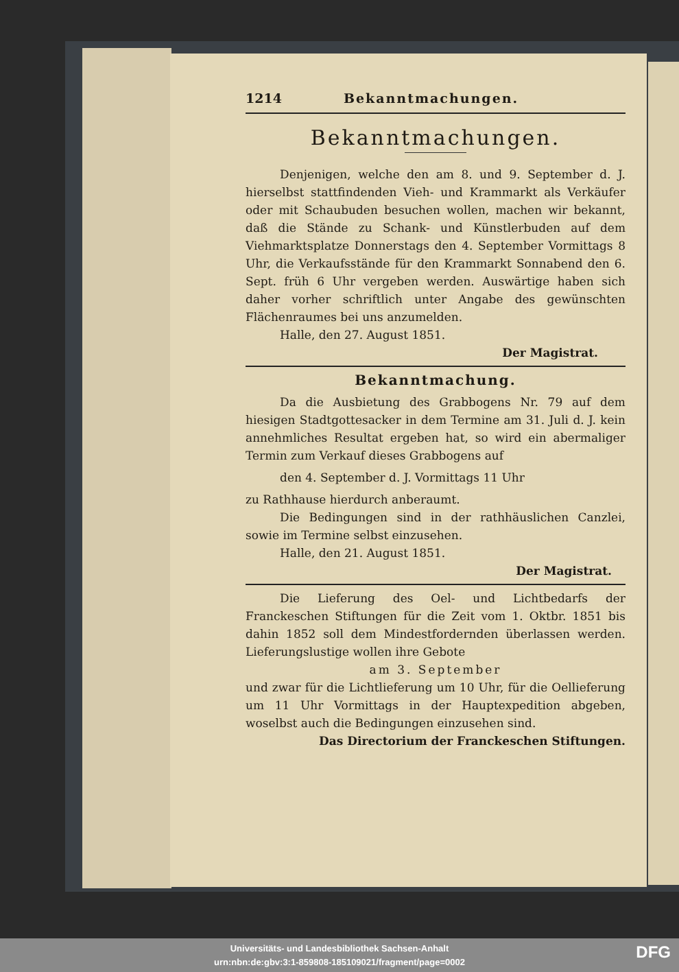1214 Bekanntmachungen.
Bekanntmachungen.
Denjenigen, welche den am 8. und 9. September d. J. hierselbst stattfindenden Vieh- und Krammarkt als Verkäufer oder mit Schaubuden besuchen wollen, machen wir bekannt, daß die Stände zu Schank- und Künstlerbuden auf dem Viehmarktsplatze Donnerstags den 4. September Vormittags 8 Uhr, die Verkaufsstände für den Krammarkt Sonnabend den 6. Sept. früh 6 Uhr vergeben werden. Auswärtige haben sich daher vorher schriftlich unter Angabe des gewünschten Flächenraumes bei uns anzumelden.
Halle, den 27. August 1851.
Der Magistrat.
Bekanntmachung.
Da die Ausbietung des Grabbogens Nr. 79 auf dem hiesigen Stadtgottesacker in dem Termine am 31. Juli d. J. kein annehmliches Resultat ergeben hat, so wird ein abermaliger Termin zum Verkauf dieses Grabbogens auf
den 4. September d. J. Vormittags 11 Uhr
zu Rathhause hierdurch anberaumt.
Die Bedingungen sind in der rathhäuslichen Canzlei, sowie im Termine selbst einzusehen.
Halle, den 21. August 1851.
Der Magistrat.
Die Lieferung des Oel- und Lichtbedarfs der Franckeschen Stiftungen für die Zeit vom 1. Oktbr. 1851 bis dahin 1852 soll dem Mindestfordernden überlassen werden. Lieferungslustige wollen ihre Gebote
am 3. September
und zwar für die Lichtlieferung um 10 Uhr, für die Oellieferung um 11 Uhr Vormittags in der Hauptexpedition abgeben, woselbst auch die Bedingungen einzusehen sind.
Das Directorium der Franckeschen Stiftungen.
Universitäts- und Landesbibliothek Sachsen-Anhalt
urn:nbn:de:gbv:3:1-859808-185109021/fragment/page=0002
DFG